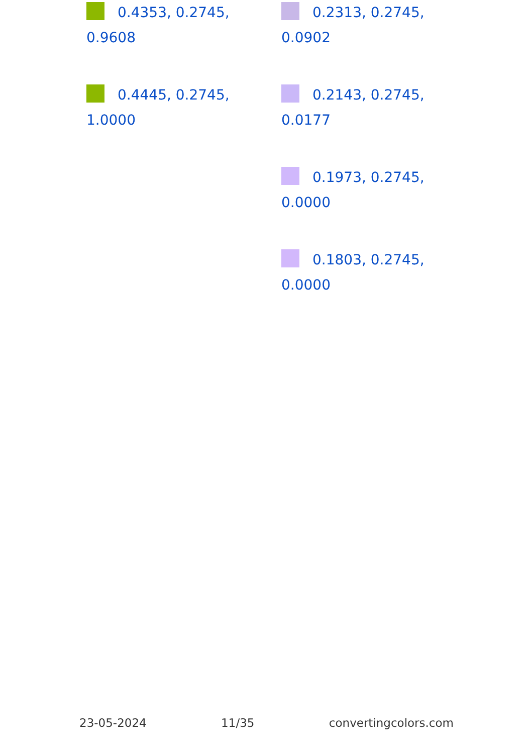0.4353, 0.2745,
0.9608
0.4445, 0.2745,
1.0000
0.2313, 0.2745,
0.0902
0.2143, 0.2745,
0.0177
0.1973, 0.2745,
0.0000
0.1803, 0.2745,
0.0000
23-05-2024 11/35 convertingcolors.com